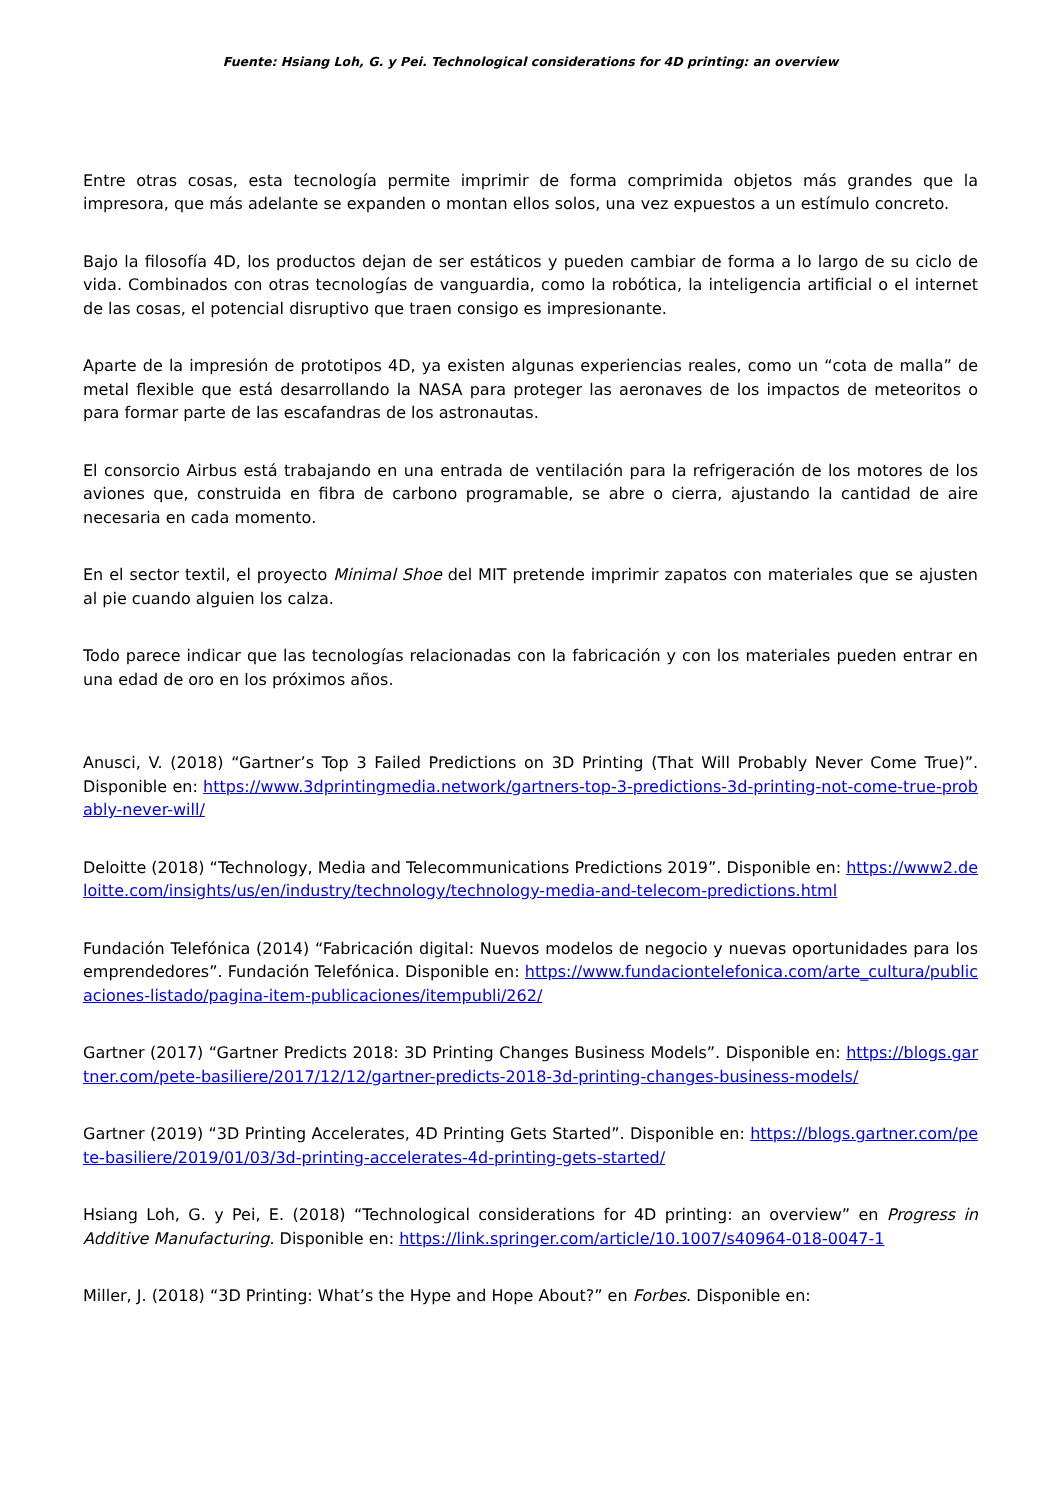Fuente: Hsiang Loh, G. y Pei. Technological considerations for 4D printing: an overview
Entre otras cosas, esta tecnología permite imprimir de forma comprimida objetos más grandes que la impresora, que más adelante se expanden o montan ellos solos, una vez expuestos a un estímulo concreto.
Bajo la filosofía 4D, los productos dejan de ser estáticos y pueden cambiar de forma a lo largo de su ciclo de vida. Combinados con otras tecnologías de vanguardia, como la robótica, la inteligencia artificial o el internet de las cosas, el potencial disruptivo que traen consigo es impresionante.
Aparte de la impresión de prototipos 4D, ya existen algunas experiencias reales, como un “cota de malla” de metal flexible que está desarrollando la NASA para proteger las aeronaves de los impactos de meteoritos o para formar parte de las escafandras de los astronautas.
El consorcio Airbus está trabajando en una entrada de ventilación para la refrigeración de los motores de los aviones que, construida en fibra de carbono programable, se abre o cierra, ajustando la cantidad de aire necesaria en cada momento.
En el sector textil, el proyecto Minimal Shoe del MIT pretende imprimir zapatos con materiales que se ajusten al pie cuando alguien los calza.
Todo parece indicar que las tecnologías relacionadas con la fabricación y con los materiales pueden entrar en una edad de oro en los próximos años.
Anusci, V. (2018) “Gartner’s Top 3 Failed Predictions on 3D Printing (That Will Probably Never Come True)”. Disponible en: https://www.3dprintingmedia.network/gartners-top-3-predictions-3d-printing-not-come-true-probably-never-will/
Deloitte (2018) “Technology, Media and Telecommunications Predictions 2019”. Disponible en: https://www2.deloitte.com/insights/us/en/industry/technology/technology-media-and-telecom-predictions.html
Fundación Telefónica (2014) “Fabricación digital: Nuevos modelos de negocio y nuevas oportunidades para los emprendedores”. Fundación Telefónica. Disponible en: https://www.fundaciontelefonica.com/arte_cultura/publicaciones-listado/pagina-item-publicaciones/itempubli/262/
Gartner (2017) “Gartner Predicts 2018: 3D Printing Changes Business Models”. Disponible en: https://blogs.gartner.com/pete-basiliere/2017/12/12/gartner-predicts-2018-3d-printing-changes-business-models/
Gartner (2019) “3D Printing Accelerates, 4D Printing Gets Started”. Disponible en: https://blogs.gartner.com/pete-basiliere/2019/01/03/3d-printing-accelerates-4d-printing-gets-started/
Hsiang Loh, G. y Pei, E. (2018) “Technological considerations for 4D printing: an overview” en Progress in Additive Manufacturing. Disponible en: https://link.springer.com/article/10.1007/s40964-018-0047-1
Miller, J. (2018) “3D Printing: What’s the Hype and Hope About?” en Forbes. Disponible en: